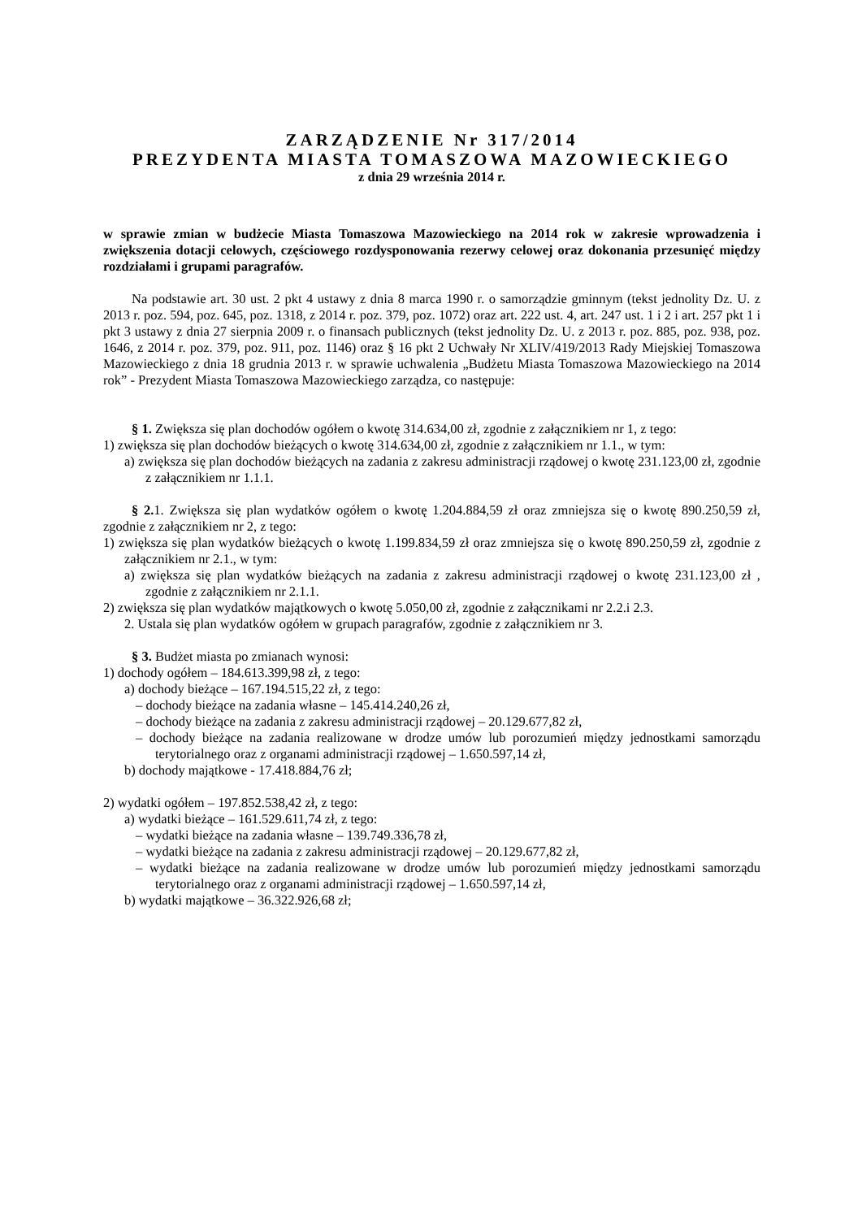ZARZĄDZENIE Nr 317/2014
PREZYDENTA MIASTA TOMASZOWA MAZOWIECKIEGO
z dnia 29 września 2014 r.
w sprawie zmian w budżecie Miasta Tomaszowa Mazowieckiego na 2014 rok w zakresie wprowadzenia i zwiększenia dotacji celowych, częściowego rozdysponowania rezerwy celowej oraz dokonania przesunięć między rozdziałami i grupami paragrafów.
Na podstawie art. 30 ust. 2 pkt 4 ustawy z dnia 8 marca 1990 r. o samorządzie gminnym (tekst jednolity Dz. U. z 2013 r. poz. 594, poz. 645, poz. 1318, z 2014 r. poz. 379, poz. 1072) oraz art. 222 ust. 4, art. 247 ust. 1 i 2 i art. 257 pkt 1 i pkt 3 ustawy z dnia 27 sierpnia 2009 r. o finansach publicznych (tekst jednolity Dz. U. z 2013 r. poz. 885, poz. 938, poz. 1646, z 2014 r. poz. 379, poz. 911, poz. 1146) oraz § 16 pkt 2 Uchwały Nr XLIV/419/2013 Rady Miejskiej Tomaszowa Mazowieckiego z dnia 18 grudnia 2013 r. w sprawie uchwalenia „Budżetu Miasta Tomaszowa Mazowieckiego na 2014 rok” - Prezydent Miasta Tomaszowa Mazowieckiego zarządza, co następuje:
§ 1. Zwiększa się plan dochodów ogółem o kwotę 314.634,00 zł, zgodnie z załącznikiem nr 1, z tego:
1) zwiększa się plan dochodów bieżących o kwotę 314.634,00 zł, zgodnie z załącznikiem nr 1.1., w tym:
a) zwiększa się plan dochodów bieżących na zadania z zakresu administracji rządowej o kwotę 231.123,00 zł, zgodnie z załącznikiem nr 1.1.1.
§ 2. 1. Zwiększa się plan wydatków ogółem o kwotę 1.204.884,59 zł oraz zmniejsza się o kwotę 890.250,59 zł, zgodnie z załącznikiem nr 2, z tego:
1) zwiększa się plan wydatków bieżących o kwotę 1.199.834,59 zł oraz zmniejsza się o kwotę 890.250,59 zł, zgodnie z załącznikiem nr 2.1., w tym:
a) zwiększa się plan wydatków bieżących na zadania z zakresu administracji rządowej o kwotę 231.123,00 zł , zgodnie z załącznikiem nr 2.1.1.
2) zwiększa się plan wydatków majątkowych o kwotę 5.050,00 zł, zgodnie z załącznikami nr 2.2.i 2.3.
2. Ustala się plan wydatków ogółem w grupach paragrafów, zgodnie z załącznikiem nr 3.
§ 3. Budżet miasta po zmianach wynosi:
1) dochody ogółem – 184.613.399,98 zł, z tego:
a) dochody bieżące – 167.194.515,22 zł, z tego:
– dochody bieżące na zadania własne – 145.414.240,26 zł,
– dochody bieżące na zadania z zakresu administracji rządowej – 20.129.677,82 zł,
– dochody bieżące na zadania realizowane w drodze umów lub porozumień między jednostkami samorządu terytorialnego oraz z organami administracji rządowej – 1.650.597,14 zł,
b) dochody majątkowe - 17.418.884,76 zł;
2) wydatki ogółem – 197.852.538,42 zł, z tego:
a) wydatki bieżące – 161.529.611,74 zł, z tego:
– wydatki bieżące na zadania własne – 139.749.336,78 zł,
– wydatki bieżące na zadania z zakresu administracji rządowej – 20.129.677,82 zł,
– wydatki bieżące na zadania realizowane w drodze umów lub porozumień między jednostkami samorządu terytorialnego oraz z organami administracji rządowej – 1.650.597,14 zł,
b) wydatki majątkowe – 36.322.926,68 zł;